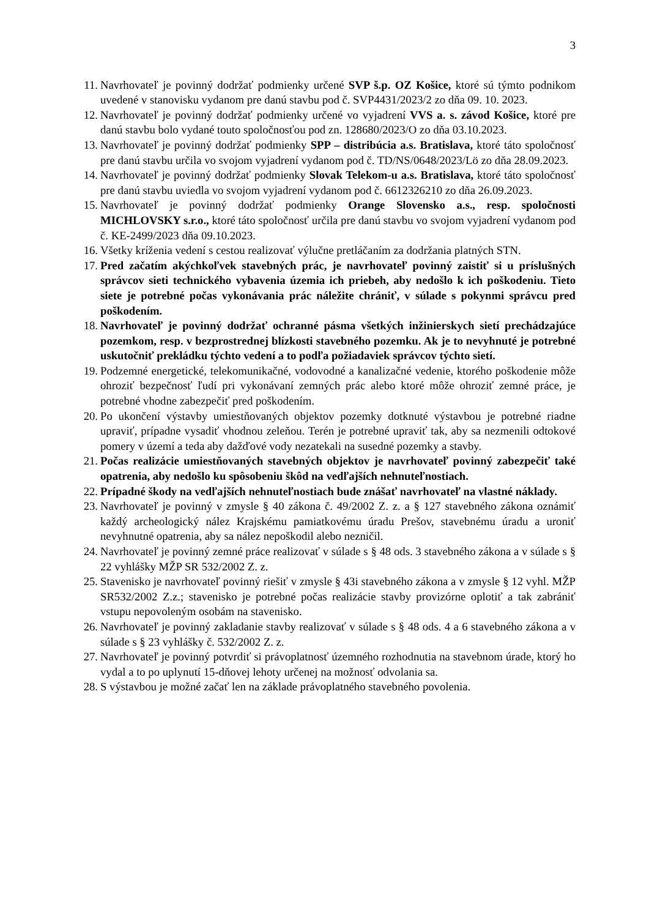3
11. Navrhovateľ je povinný dodržať podmienky určené SVP š.p. OZ Košice, ktoré sú týmto podnikom uvedené v stanovisku vydanom pre danú stavbu pod č. SVP4431/2023/2 zo dňa 09. 10. 2023.
12. Navrhovateľ je povinný dodržať podmienky určené vo vyjadrení VVS a. s. závod Košice, ktoré pre danú stavbu bolo vydané touto spoločnosťou pod zn. 128680/2023/O zo dňa 03.10.2023.
13. Navrhovateľ je povinný dodržať podmienky SPP – distribúcia a.s. Bratislava, ktoré táto spoločnosť pre danú stavbu určila vo svojom vyjadrení vydanom pod č. TD/NS/0648/2023/Lö zo dňa 28.09.2023.
14. Navrhovateľ je povinný dodržať podmienky Slovak Telekom-u a.s. Bratislava, ktoré táto spoločnosť pre danú stavbu uviedla vo svojom vyjadrení vydanom pod č. 6612326210 zo dňa 26.09.2023.
15. Navrhovateľ je povinný dodržať podmienky Orange Slovensko a.s., resp. spoločnosti MICHLOVSKY s.r.o., ktoré táto spoločnosť určila pre danú stavbu vo svojom vyjadrení vydanom pod č. KE-2499/2023 dňa 09.10.2023.
16. Všetky kríženia vedení s cestou realizovať výlučne pretláčaním za dodržania platných STN.
17. Pred začatím akýchkoľvek stavebných prác, je navrhovateľ povinný zaistiť si u príslušných správcov sieti technického vybavenia územia ich priebeh, aby nedošlo k ich poškodeniu. Tieto siete je potrebné počas vykonávania prác náležite chrániť, v súlade s pokynmi správcu pred poškodením.
18. Navrhovateľ je povinný dodržať ochranné pásma všetkých inžinierskych sietí prechádzajúce pozemkom, resp. v bezprostrednej blízkosti stavebného pozemku. Ak je to nevyhnuté je potrebné uskutočniť prekládku týchto vedení a to podľa požiadaviek správcov týchto sietí.
19. Podzemné energetické, telekomunikačné, vodovodné a kanalizačné vedenie, ktorého poškodenie môže ohroziť bezpečnosť ľudí pri vykonávaní zemných prác alebo ktoré môže ohroziť zemné práce, je potrebné vhodne zabezpečiť pred poškodením.
20. Po ukončení výstavby umiestňovaných objektov pozemky dotknuté výstavbou je potrebné riadne upraviť, prípadne vysadiť vhodnou zeleňou. Terén je potrebné upraviť tak, aby sa nezmenili odtokové pomery v území a teda aby dažďové vody nezatekali na susedné pozemky a stavby.
21. Počas realizácie umiestňovaných stavebných objektov je navrhovateľ povinný zabezpečiť také opatrenia, aby nedošlo ku spôsobeniu škôd na vedľajších nehnuteľnostiach.
22. Prípadné škody na vedľajších nehnuteľnostiach bude znášať navrhovateľ na vlastné náklady.
23. Navrhovateľ je povinný v zmysle § 40 zákona č. 49/2002 Z. z. a § 127 stavebného zákona oznámiť každý archeologický nález Krajskému pamiatkovému úradu Prešov, stavebnému úradu a uroniť nevyhnutné opatrenia, aby sa nález nepoškodil alebo nezničil.
24. Navrhovateľ je povinný zemné práce realizovať v súlade s § 48 ods. 3 stavebného zákona a v súlade s § 22 vyhlášky MŽP SR 532/2002 Z. z.
25. Stavenisko je navrhovateľ povinný riešiť v zmysle § 43i stavebného zákona a v zmysle § 12 vyhl. MŽP SR532/2002 Z.z.; stavenisko je potrebné počas realizácie stavby provizórne oplotiť a tak zabrániť vstupu nepovoleným osobám na stavenisko.
26. Navrhovateľ je povinný zakladanie stavby realizovať v súlade s § 48 ods. 4 a 6 stavebného zákona a v súlade s § 23 vyhlášky č. 532/2002 Z. z.
27. Navrhovateľ je povinný potvrdiť si právoplatnosť územného rozhodnutia na stavebnom úrade, ktorý ho vydal a to po uplynutí 15-dňovej lehoty určenej na možnosť odvolania sa.
28. S výstavbou je možné začať len na základe právoplatného stavebného povolenia.